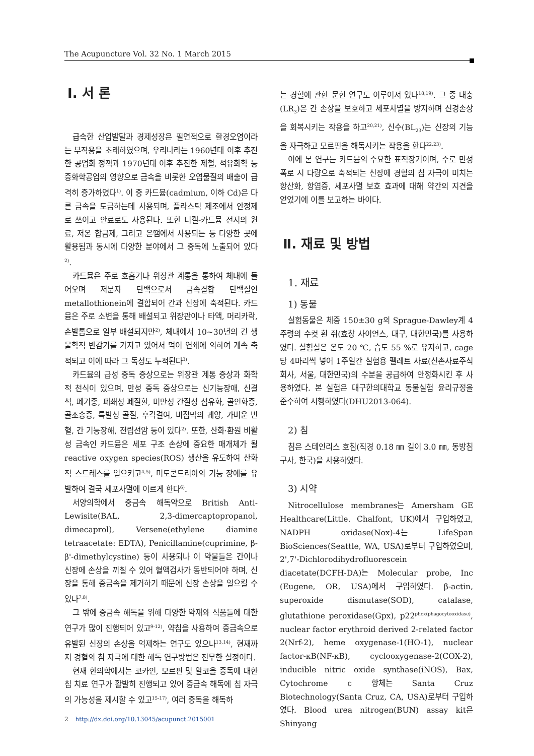The Acupuncture Vol. 32 No. 1 March 2015
Ⅰ. 서 론
급속한 산업발달과 경제성장은 필연적으로 환경오염이라는 부작용을 초래하였으며, 우리나라는 1960년대 이후 추진한 공업화 정책과 1970년대 이후 추진한 제철, 석유화학 등 중화학공업의 영향으로 금속을 비롯한 오염물질의 배출이 급격히 증가하였다<sup>1)</sup>. 이 중 카드뮴(cadmium, 이하 Cd)은 다른 금속을 도금하는데 사용되며, 플라스틱 제조에서 안정제로 쓰이고 안료로도 사용된다. 또한 니켈-카드뮴 전지의 원료, 저온 합금제, 그리고 은땜에서 사용되는 등 다양한 곳에 활용됨과 동시에 다양한 분야에서 그 중독에 노출되어 있다<sup>2)</sup>.
카드뮴은 주로 호흡기나 위장관 계통을 통하여 체내에 들어오며 저분자 단백으로서 금속결합 단백질인 metallothionein에 결합되어 간과 신장에 축적된다. 카드뮴은 주로 소변을 통해 배설되고 위장관이나 타액, 머리카락, 손발톱으로 일부 배설되지만<sup>2)</sup>, 체내에서 10~30년의 긴 생물학적 반감기를 가지고 있어서 먹이 연쇄에 의하여 계속 축적되고 이에 따라 그 독성도 누적된다<sup>3)</sup>.
카드뮴의 급성 중독 증상으로는 위장관 계통 증상과 화학적 천식이 있으며, 만성 중독 증상으로는 신기능장애, 신결석, 폐기종, 폐쇄성 폐질환, 미만성 간질성 섬유화, 골인화증, 골조송증, 특발성 골절, 후각결여, 비점막의 궤양, 가벼운 빈혈, 간 기능장해, 전립선암 등이 있다<sup>2)</sup>. 또한, 산화·환원 비활성 금속인 카드뮴은 세포 구조 손상에 중요한 매개체가 될 reactive oxygen species(ROS) 생산을 유도하여 산화적 스트레스를 일으키고<sup>4,5)</sup>, 미토콘드리아의 기능 장애를 유발하여 결국 세포사멸에 이르게 한다<sup>6)</sup>.
서양의학에서 중금속 해독약으로 British Anti- Lewisite(BAL, 2,3-dimercaptopropanol, dimecaprol), Versene(ethylene diamine tetraacetate: EDTA), Penicillamine(cuprimine, β-β'-dimethylcystine) 등이 사용되나 이 약물들은 간이나 신장에 손상을 끼칠 수 있어 혈액검사가 동반되어야 하며, 신장을 통해 중금속을 제거하기 때문에 신장 손상을 일으킬 수 있다<sup>7,8)</sup>.
그 밖에 중금속 해독을 위해 다양한 약재와 식품들에 대한 연구가 많이 진행되어 있고<sup>9-12)</sup>, 약침을 사용하여 중금속으로 유발된 신장의 손상을 억제하는 연구도 있으나<sup>13,14)</sup>, 현재까지 경혈의 침 자극에 대한 해독 연구방법은 전무한 실정이다.
현재 한의학에서는 코카인, 모르핀 및 알코올 중독에 대한 침 치료 연구가 활발히 진행되고 있어 중금속 해독에 침 자극의 가능성을 제시할 수 있고<sup>15-17)</sup>, 여러 중독을 해독하
는 경혈에 관한 문헌 연구도 이루어져 있다<sup>18,19)</sup>. 그 중 태충(LR<sub>3</sub>)은 간 손상을 보호하고 세포사멸을 방지하며 신경손상을 회복시키는 작용을 하고<sup>20,21)</sup>, 신수(BL<sub>23</sub>)는 신장의 기능을 자극하고 모르핀을 해독시키는 작용을 한다<sup>22,23)</sup>.
이에 본 연구는 카드뮴의 주요한 표적장기이며, 주로 만성 폭로 시 다량으로 축적되는 신장에 경혈의 침 자극이 미치는 항산화, 항염증, 세포사멸 보호 효과에 대해 약간의 지견을 얻었기에 이를 보고하는 바이다.
Ⅱ. 재료 및 방법
1. 재료
1) 동물
실험동물은 체중 150±30 g의 Sprague-Dawley계 4주령의 수컷 흰 쥐(효창 사이언스, 대구, 대한민국)를 사용하였다. 실험실은 온도 20 ℃, 습도 55 %로 유지하고, cage당 4마리씩 넣어 1주일간 실험용 펠레트 사료(신촌사료주식회사, 서울, 대한민국)의 수분을 공급하여 안정화시킨 후 사용하였다. 본 실험은 대구한의대학교 동물실험 윤리규정을 준수하여 시행하였다(DHU2013-064).
2) 침
침은 스테인리스 호침(직경 0.18 ㎜ 길이 3.0 ㎜, 동방침구사, 한국)을 사용하였다.
3) 시약
Nitrocellulose membranes는 Amersham GE Healthcare(Little. Chalfont, UK)에서 구입하였고, NADPH oxidase(Nox)-4는 LifeSpan BioSciences(Seattle, WA, USA)로부터 구입하였으며, 2',7'-Dichlorodihydrofluorescein diacetate(DCFH-DA)는 Molecular probe, Inc (Eugene, OR, USA)에서 구입하였다. β-actin, superoxide dismutase(SOD), catalase, glutathione peroxidase(Gpx), p22<sup>phox(phagocyteoxidase)</sup>, nuclear factor erythroid derived 2-related factor 2(Nrf-2), heme oxygenase-1(HO-1), nuclear factor-κB(NF-κB), cyclooxygenase-2(COX-2), inducible nitric oxide synthase(iNOS), Bax, Cytochrome c 항체는 Santa Cruz Biotechnology(Santa Cruz, CA, USA)로부터 구입하였다. Blood urea nitrogen(BUN) assay kit은 Shinyang
2 http://dx.doi.org/10.13045/acupunct.2015001